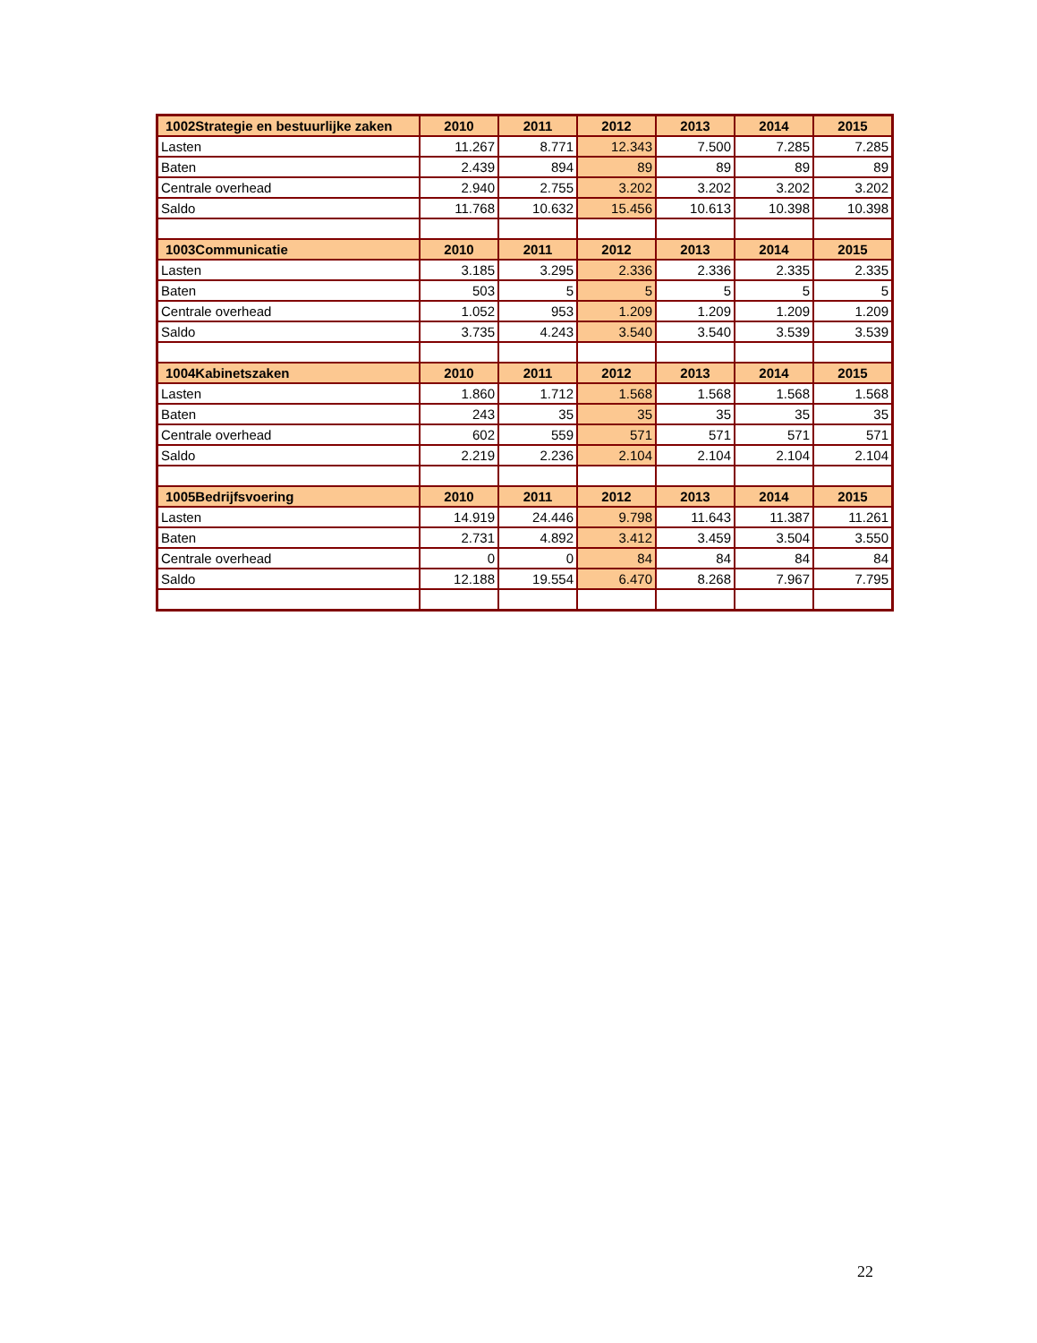| 1002Strategie en bestuurlijke zaken | 2010 | 2011 | 2012 | 2013 | 2014 | 2015 |
| --- | --- | --- | --- | --- | --- | --- |
| Lasten | 11.267 | 8.771 | 12.343 | 7.500 | 7.285 | 7.285 |
| Baten | 2.439 | 894 | 89 | 89 | 89 | 89 |
| Centrale overhead | 2.940 | 2.755 | 3.202 | 3.202 | 3.202 | 3.202 |
| Saldo | 11.768 | 10.632 | 15.456 | 10.613 | 10.398 | 10.398 |
| 1003Communicatie | 2010 | 2011 | 2012 | 2013 | 2014 | 2015 |
| Lasten | 3.185 | 3.295 | 2.336 | 2.336 | 2.335 | 2.335 |
| Baten | 503 | 5 | 5 | 5 | 5 | 5 |
| Centrale overhead | 1.052 | 953 | 1.209 | 1.209 | 1.209 | 1.209 |
| Saldo | 3.735 | 4.243 | 3.540 | 3.540 | 3.539 | 3.539 |
| 1004Kabinetszaken | 2010 | 2011 | 2012 | 2013 | 2014 | 2015 |
| Lasten | 1.860 | 1.712 | 1.568 | 1.568 | 1.568 | 1.568 |
| Baten | 243 | 35 | 35 | 35 | 35 | 35 |
| Centrale overhead | 602 | 559 | 571 | 571 | 571 | 571 |
| Saldo | 2.219 | 2.236 | 2.104 | 2.104 | 2.104 | 2.104 |
| 1005Bedrijfsvoering | 2010 | 2011 | 2012 | 2013 | 2014 | 2015 |
| Lasten | 14.919 | 24.446 | 9.798 | 11.643 | 11.387 | 11.261 |
| Baten | 2.731 | 4.892 | 3.412 | 3.459 | 3.504 | 3.550 |
| Centrale overhead | 0 | 0 | 84 | 84 | 84 | 84 |
| Saldo | 12.188 | 19.554 | 6.470 | 8.268 | 7.967 | 7.795 |
22